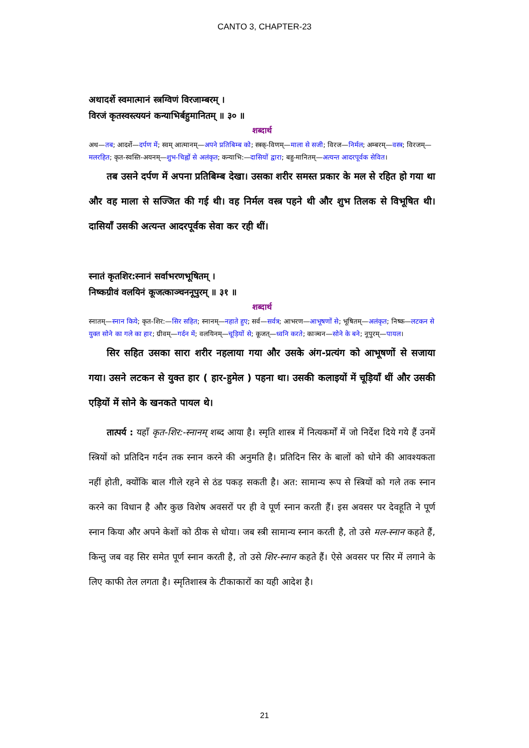CANTO 3, CHAPTER-23
अथादर्शे स्वमात्मानं स्त्रग्विणं विरजाम्बरम् ।
विरजं कृतस्वस्त्ययनं कन्याभिर्बहुमानितम् ॥ ३० ॥
शब्दार्थ
अथ—तब; आदर्शे—दर्पण में; स्वम् आत्मानम्—अपने प्रतिबिम्ब को; स्त्रक्-विणम्—माला से सजी; विरज—निर्मल; अम्बरम्—वस्त्र; विरजम्—मलरहित; कृत-स्वस्ति-अयनम्—शुभ-चिह्नों से अलंकृत; कन्याभि:—दासियों द्वारा; बहु-मानितम्—अत्यन्त आदरपूर्वक सेवित।
तब उसने दर्पण में अपना प्रतिबिम्ब देखा। उसका शरीर समस्त प्रकार के मल से रहित हो गया था और वह माला से सज्जित की गई थी। वह निर्मल वस्त्र पहने थी और शुभ तिलक से विभूषित थी। दासियाँ उसकी अत्यन्त आदरपूर्वक सेवा कर रही थीं।
स्नातं कृतशिर:स्नानं सर्वाभरणभूषितम् ।
निष्कग्रीवं वलयिनं कूजत्काञ्चननूपुरम् ॥ ३१ ॥
शब्दार्थ
स्नातम्—स्नान किये; कृत-शिर:—सिर सहित; स्नानम्—नहाते हुए; सर्व—सर्वत्र; आभरण—आभूषणों से; भूषितम्—अलंकृत; निष्क—लटकन से युक्त सोने का गले का हार; ग्रीवम्—गर्दन में; वलयिनम्—चूड़ियों से; कूजत्—ध्वनि करते; काञ्चन—सोने के बने; नूपुरम्—पायल।
सिर सहित उसका सारा शरीर नहलाया गया और उसके अंग-प्रत्यंग को आभूषणों से सजाया गया। उसने लटकन से युक्त हार ( हार-हुमेल ) पहना था। उसकी कलाइयों में चूड़ियाँ थीं और उसकी एड़ियों में सोने के खनकते पायल थे।
तात्पर्य : यहाँ कृत-शिर:-स्नानम् शब्द आया है। स्मृति शास्त्र में नित्यकर्मों में जो निर्देश दिये गये हैं उनमें स्त्रियों को प्रतिदिन गर्दन तक स्नान करने की अनुमति है। प्रतिदिन सिर के बालों को धोने की आवश्यकता नहीं होती, क्योंकि बाल गीले रहने से ठंड पकड़ सकती है। अत: सामान्य रूप से स्त्रियों को गले तक स्नान करने का विधान है और कुछ विशेष अवसरों पर ही वे पूर्ण स्नान करती हैं। इस अवसर पर देवहूति ने पूर्ण स्नान किया और अपने केशों को ठीक से धोया। जब स्त्री सामान्य स्नान करती है, तो उसे मल-स्नान कहते हैं, किन्तु जब वह सिर समेत पूर्ण स्नान करती है, तो उसे शिर-स्नान कहते हैं। ऐसे अवसर पर सिर में लगाने के लिए काफी तेल लगता है। स्मृतिशास्त्र के टीकाकारों का यही आदेश है।
21